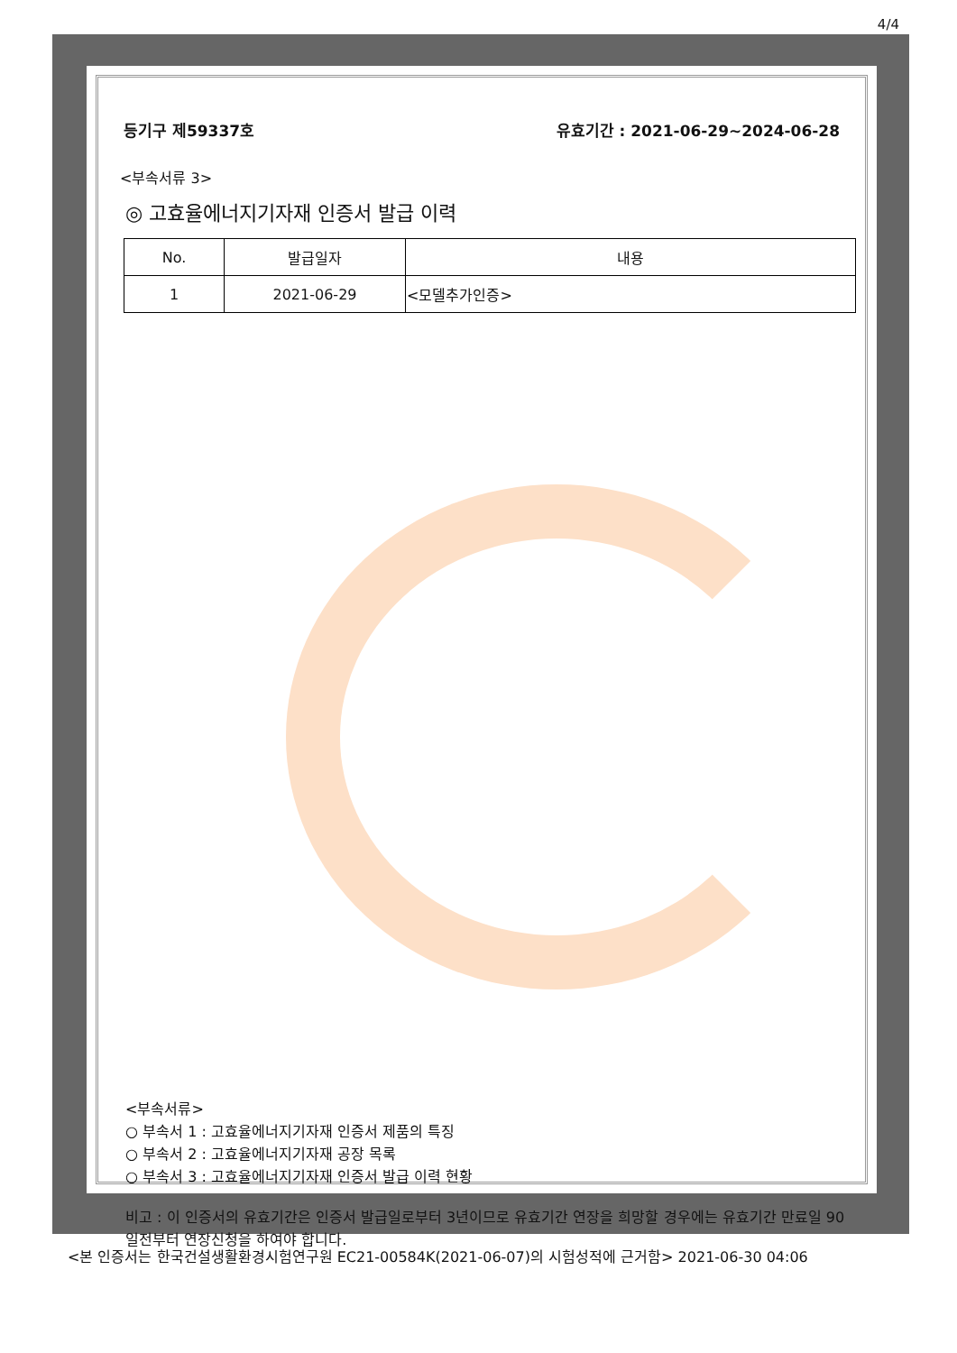4/4
등기구 제59337호 유효기간 : 2021-06-29~2024-06-28
<부속서류 3>
◎ 고효율에너지기자재 인증서 발급 이력
| No. | 발급일자 | 내용 |
| --- | --- | --- |
| 1 | 2021-06-29 | <모델추가인증> |
<부속서류>
○ 부속서 1 : 고효율에너지기자재 인증서 제품의 특징
○ 부속서 2 : 고효율에너지기자재 공장 목록
○ 부속서 3 : 고효율에너지기자재 인증서 발급 이력 현황
비고 : 이 인증서의 유효기간은 인증서 발급일로부터 3년이므로 유효기간 연장을 희망할 경우에는 유효기간 만료일 90일전부터 연장신청을 하여야 합니다.
<본 인증서는 한국건설생활환경시험연구원 EC21-00584K(2021-06-07)의 시험성적에 근거함> 2021-06-30 04:06